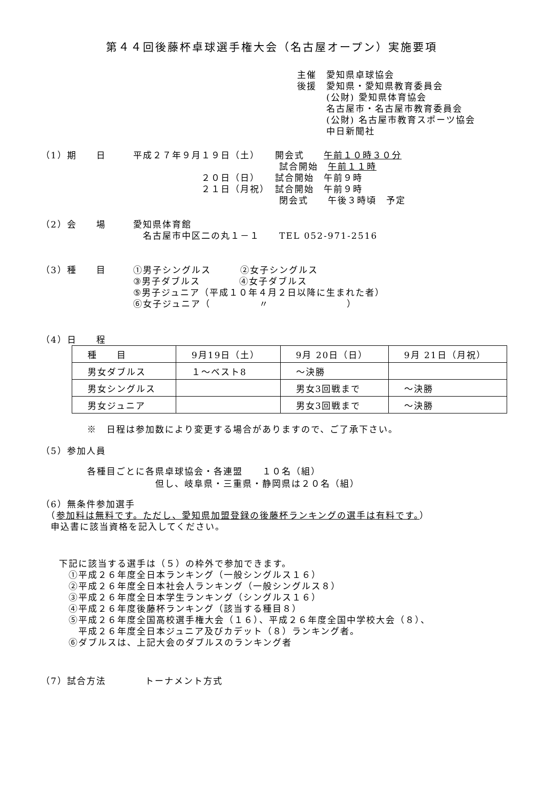第４４回後藤杯卓球選手権大会（名古屋オープン）実施要項
主催　愛知県卓球協会
後援　愛知県・愛知県教育委員会
　　　(公財) 愛知県体育協会
　　　名古屋市・名古屋市教育委員会
　　　(公財) 名古屋市教育スポーツ協会
　　　中日新聞社
（1）期　　日 平成２７年９月１９日（土）　　開会式　　午前１０時３０分
　　　　　　　　　　　　　　　試合開始　午前１１時
　　　　　　　２０日（日）　　試合開始　午前９時
　　　　　　　２１日（月祝）　試合開始　午前９時
　　　　　　　　　　　　　　　閉会式　　午後３時頃　予定
（2）会　　場 愛知県体育館
　名古屋市中区二の丸１－１　　TEL 052-971-2516
（3）種　　目 ①男子シングルス　　　②女子シングルス
③男子ダブルス　　　　④女子ダブルス
⑤男子ジュニア（平成１０年４月２日以降に生まれた者）
⑥女子ジュニア（　　　　　〃　　　　　　　　）
（4）日　　程
| 種 目 | 9月19日（土） | 9月 20日（日） | 9月 21日（月祝） |
| --- | --- | --- | --- |
| 男女ダブルス | １～ベスト8 | ～決勝 | |
| 男女シングルス | | 男女3回戦まで | ～決勝 |
| 男女ジュニア | | 男女3回戦まで | ～決勝 |
※　日程は参加数により変更する場合がありますので、ご了承下さい。
（5）参加人員
各種目ごとに各県卓球協会・各連盟　　１０名（組）
　　　　　　　但し、岐阜県・三重県・静岡県は２０名（組）
（6）無条件参加選手
　（参加料は無料です。ただし、愛知県加盟登録の後藤杯ランキングの選手は有料です。）
　申込書に該当資格を記入してください。
下記に該当する選手は（５）の枠外で参加できます。
　①平成２６年度全日本ランキング（一般シングルス１６）
　②平成２６年度全日本社会人ランキング（一般シングルス８）
　③平成２６年度全日本学生ランキング（シングルス１６）
　④平成２６年度後藤杯ランキング（該当する種目８）
　⑤平成２６年度全国高校選手権大会（１６）、平成２６年度全国中学校大会（８）、
　　平成２６年度全日本ジュニア及びカデット（８）ランキング者。
　⑥ダブルスは、上記大会のダブルスのランキング者
（7）試合方法　　　　トーナメント方式